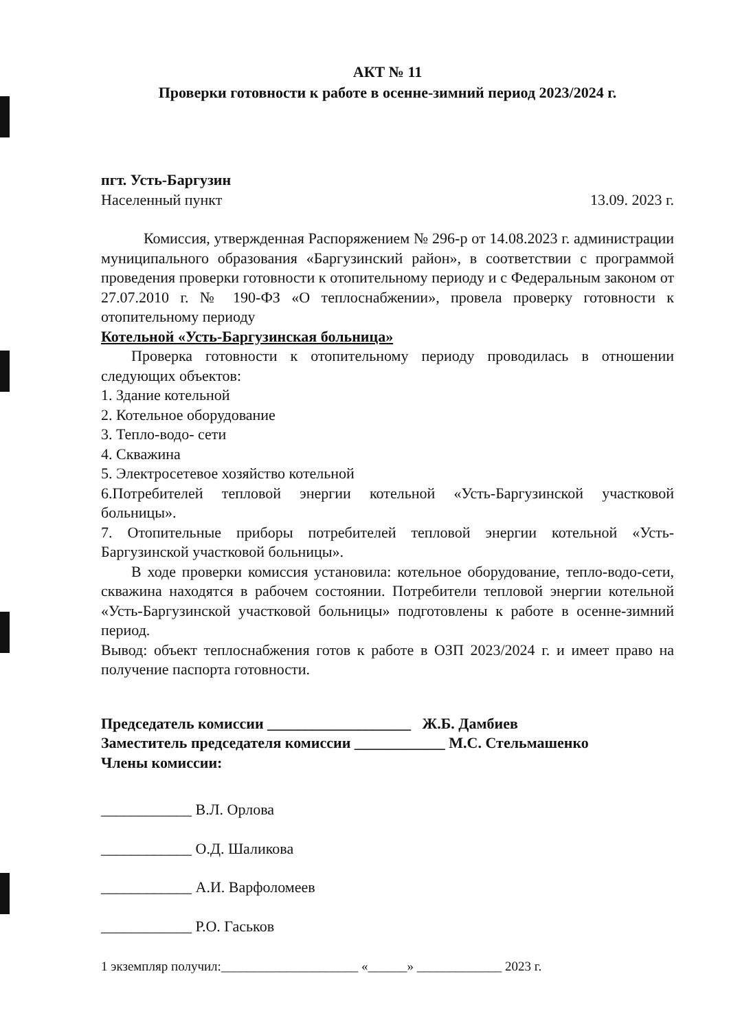АКТ № 11
Проверки готовности к работе в осенне-зимний период 2023/2024 г.
пгт. Усть-Баргузин
Населенный пункт 13.09. 2023 г.
Комиссия, утвержденная Распоряжением № 296-р от 14.08.2023 г. администрации муниципального образования «Баргузинский район», в соответствии с программой проведения проверки готовности к отопительному периоду и с Федеральным законом от 27.07.2010 г. № 190-ФЗ «О теплоснабжении», провела проверку готовности к отопительному периоду
Котельной «Усть-Баргузинская больница»
Проверка готовности к отопительному периоду проводилась в отношении следующих объектов:
1. Здание котельной
2. Котельное оборудование
3. Тепло-водо- сети
4. Скважина
5. Электросетевое хозяйство котельной
6.Потребителей тепловой энергии котельной «Усть-Баргузинской участковой больницы».
7. Отопительные приборы потребителей тепловой энергии котельной «Усть-Баргузинской участковой больницы».
В ходе проверки комиссия установила: котельное оборудование, тепло-водо-сети, скважина находятся в рабочем состоянии. Потребители тепловой энергии котельной «Усть-Баргузинской участковой больницы» подготовлены к работе в осенне-зимний период.
Вывод: объект теплоснабжения готов к работе в ОЗП 2023/2024 г. и имеет право на получение паспорта готовности.
Председатель комиссии ___________________ Ж.Б. Дамбиев
Заместитель председателя комиссии ____________ М.С. Стельмашенко
Члены комиссии:
____________ В.Л. Орлова
____________ О.Д. Шаликова
____________ А.И. Варфоломеев
____________ Р.О. Гаськов
1 экземпляр получил:_____________________ «______» _____________ 2023 г.